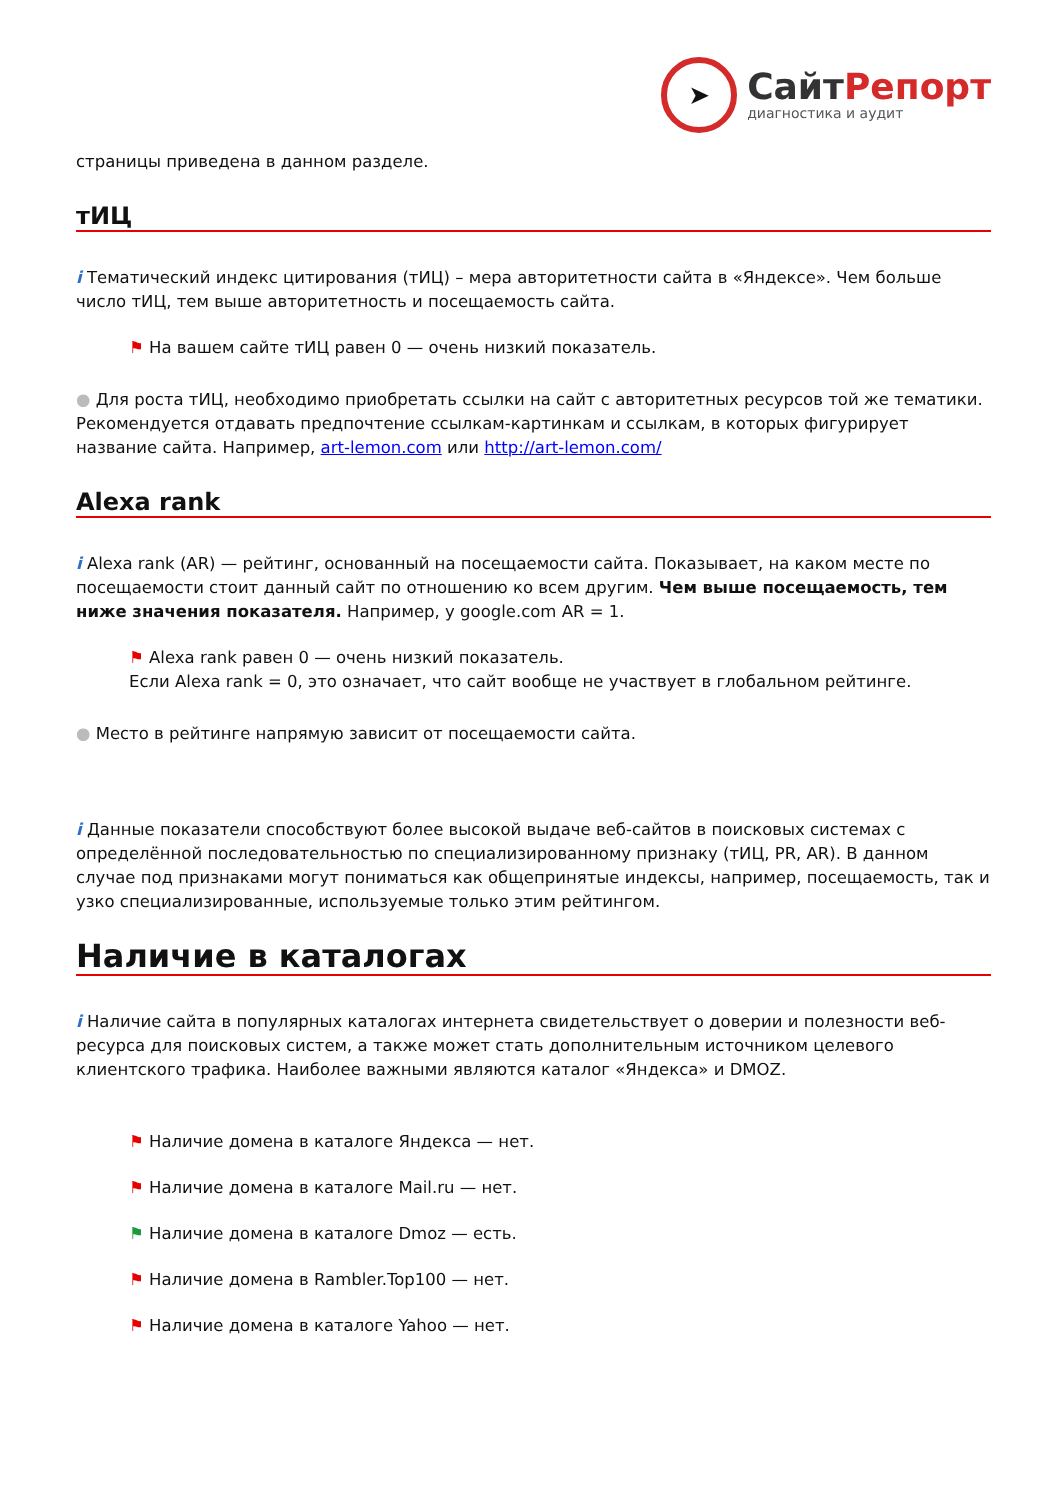➤
СайтРепорт
диагностика и аудит
страницы приведена в данном разделе.
тИЦ
i Тематический индекс цитирования (тИЦ) – мера авторитетности сайта в «Яндексе». Чем больше число тИЦ, тем выше авторитетность и посещаемость сайта.
⚑ На вашем сайте тИЦ равен 0 — очень низкий показатель.
● Для роста тИЦ, необходимо приобретать ссылки на сайт с авторитетных ресурсов той же тематики. Рекомендуется отдавать предпочтение ссылкам-картинкам и ссылкам, в которых фигурирует название сайта. Например, art-lemon.com или http://art-lemon.com/
Alexa rank
i Alexa rank (AR) — рейтинг, основанный на посещаемости сайта. Показывает, на каком месте по посещаемости стоит данный сайт по отношению ко всем другим. Чем выше посещаемость, тем ниже значения показателя. Например, у google.com AR = 1.
⚑ Alexa rank равен 0 — очень низкий показатель.
Если Alexa rank = 0, это означает, что сайт вообще не участвует в глобальном рейтинге.
● Место в рейтинге напрямую зависит от посещаемости сайта.
i Данные показатели способствуют более высокой выдаче веб-сайтов в поисковых системах с определённой последовательностью по специализированному признаку (тИЦ, PR, AR). В данном случае под признаками могут пониматься как общепринятые индексы, например, посещаемость, так и узко специализированные, используемые только этим рейтингом.
Наличие в каталогах
i Наличие сайта в популярных каталогах интернета свидетельствует о доверии и полезности веб-ресурса для поисковых систем, а также может стать дополнительным источником целевого клиентского трафика. Наиболее важными являются каталог «Яндекса» и DMOZ.
⚑ Наличие домена в каталоге Яндекса — нет.
⚑ Наличие домена в каталоге Mail.ru — нет.
⚑ Наличие домена в каталоге Dmoz — есть.
⚑ Наличие домена в Rambler.Top100 — нет.
⚑ Наличие домена в каталоге Yahoo — нет.